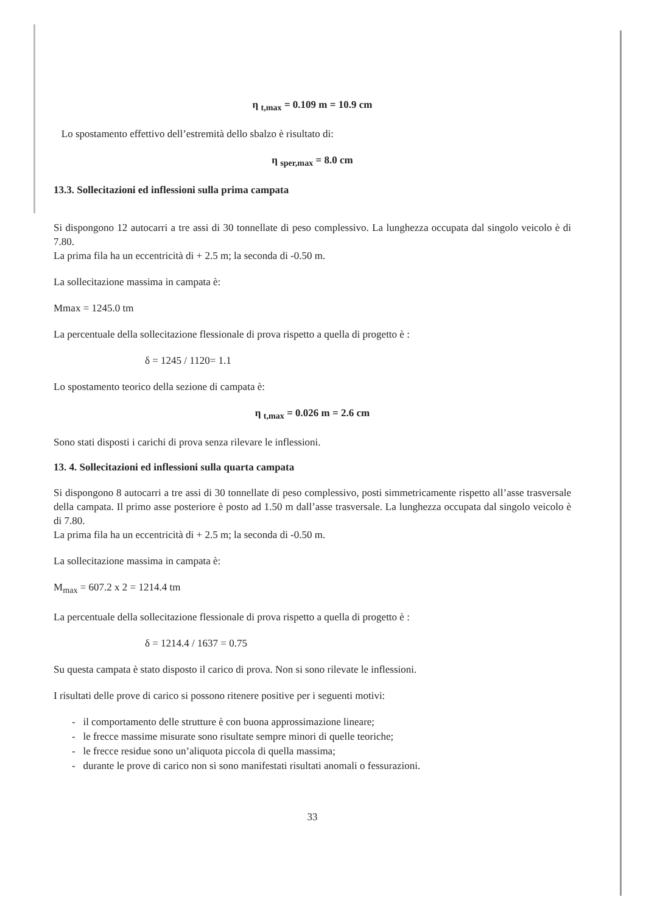η <sub>t,max</sub> = 0.109 m = 10.9 cm
Lo spostamento effettivo dell’estremità dello sbalzo è risultato di:
η <sub>sper,max</sub> = 8.0 cm
13.3. Sollecitazioni ed inflessioni sulla prima campata
Si dispongono 12 autocarri a tre assi di 30 tonnellate di peso complessivo. La lunghezza occupata dal singolo veicolo è di 7.80.
La prima fila ha un eccentricità di + 2.5 m; la seconda di -0.50 m.
La sollecitazione massima in campata è:
Mmax = 1245.0 tm
La percentuale della sollecitazione flessionale di prova rispetto a quella di progetto è :
δ = 1245 / 1120= 1.1
Lo spostamento teorico della sezione di campata è:
η <sub>t,max</sub> = 0.026 m = 2.6 cm
Sono stati disposti i carichi di prova senza rilevare le inflessioni.
13. 4. Sollecitazioni ed inflessioni sulla quarta campata
Si dispongono 8 autocarri a tre assi di 30 tonnellate di peso complessivo, posti simmetricamente rispetto all’asse trasversale della campata. Il primo asse posteriore è posto ad 1.50 m dall’asse trasversale. La lunghezza occupata dal singolo veicolo è di 7.80.
La prima fila ha un eccentricità di + 2.5 m; la seconda di -0.50 m.
La sollecitazione massima in campata è:
M<sub>max</sub> = 607.2 x 2 = 1214.4 tm
La percentuale della sollecitazione flessionale di prova rispetto a quella di progetto è :
δ = 1214.4 / 1637 = 0.75
Su questa campata è stato disposto il carico di prova. Non si sono rilevate le inflessioni.
I risultati delle prove di carico si possono ritenere positive per i seguenti motivi:
- il comportamento delle strutture è con buona approssimazione lineare;
- le frecce massime misurate sono risultate sempre minori di quelle teoriche;
- le frecce residue sono un’aliquota piccola di quella massima;
- durante le prove di carico non si sono manifestati risultati anomali o fessurazioni.
33